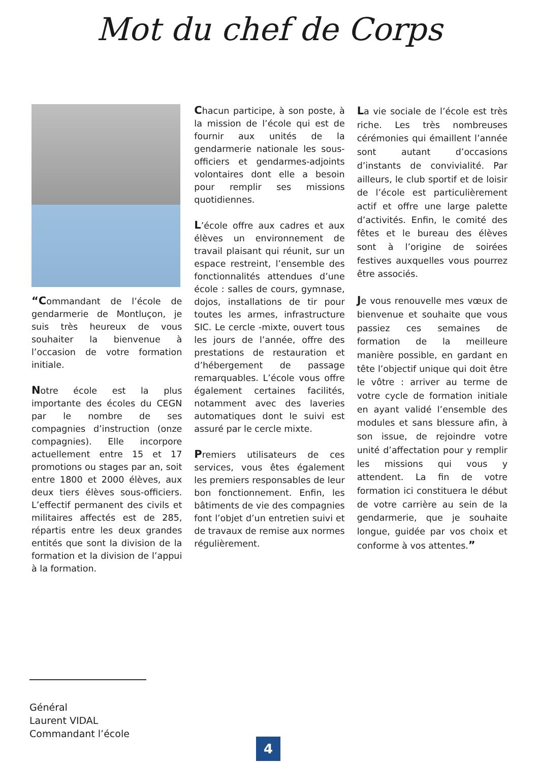Mot du chef de Corps
“Commandant de l’école de gendarmerie de Montluçon, je suis très heureux de vous souhaiter la bienvenue à l’occasion de votre formation initiale.
Notre école est la plus importante des écoles du CEGN par le nombre de ses compagnies d’instruction (onze compagnies). Elle incorpore actuellement entre 15 et 17 promotions ou stages par an, soit entre 1800 et 2000 élèves, aux deux tiers élèves sous-officiers. L’effectif permanent des civils et militaires affectés est de 285, répartis entre les deux grandes entités que sont la division de la formation et la division de l’appui à la formation.
Chacun participe, à son poste, à la mission de l’école qui est de fournir aux unités de la gendarmerie nationale les sous-officiers et gendarmes-adjoints volontaires dont elle a besoin pour remplir ses missions quotidiennes.
L’école offre aux cadres et aux élèves un environnement de travail plaisant qui réunit, sur un espace restreint, l’ensemble des fonctionnalités attendues d’une école : salles de cours, gymnase, dojos, installations de tir pour toutes les armes, infrastructure SIC. Le cercle -mixte, ouvert tous les jours de l’année, offre des prestations de restauration et d’hébergement de passage remarquables. L’école vous offre également certaines facilités, notamment avec des laveries automatiques dont le suivi est assuré par le cercle mixte.
Premiers utilisateurs de ces services, vous êtes également les premiers responsables de leur bon fonctionnement. Enfin, les bâtiments de vie des compagnies font l’objet d’un entretien suivi et de travaux de remise aux normes régulièrement.
La vie sociale de l’école est très riche. Les très nombreuses cérémonies qui émaillent l’année sont autant d’occasions d’instants de convivialité. Par ailleurs, le club sportif et de loisir de l’école est particulièrement actif et offre une large palette d’activités. Enfin, le comité des fêtes et le bureau des élèves sont à l’origine de soirées festives auxquelles vous pourrez être associés.
Je vous renouvelle mes vœux de bienvenue et souhaite que vous passiez ces semaines de formation de la meilleure manière possible, en gardant en tête l’objectif unique qui doit être le vôtre : arriver au terme de votre cycle de formation initiale en ayant validé l’ensemble des modules et sans blessure afin, à son issue, de rejoindre votre unité d’affectation pour y remplir les missions qui vous y attendent. La fin de votre formation ici constituera le début de votre carrière au sein de la gendarmerie, que je souhaite longue, guidée par vos choix et conforme à vos attentes.”
Général
Laurent VIDAL
Commandant l’école
4